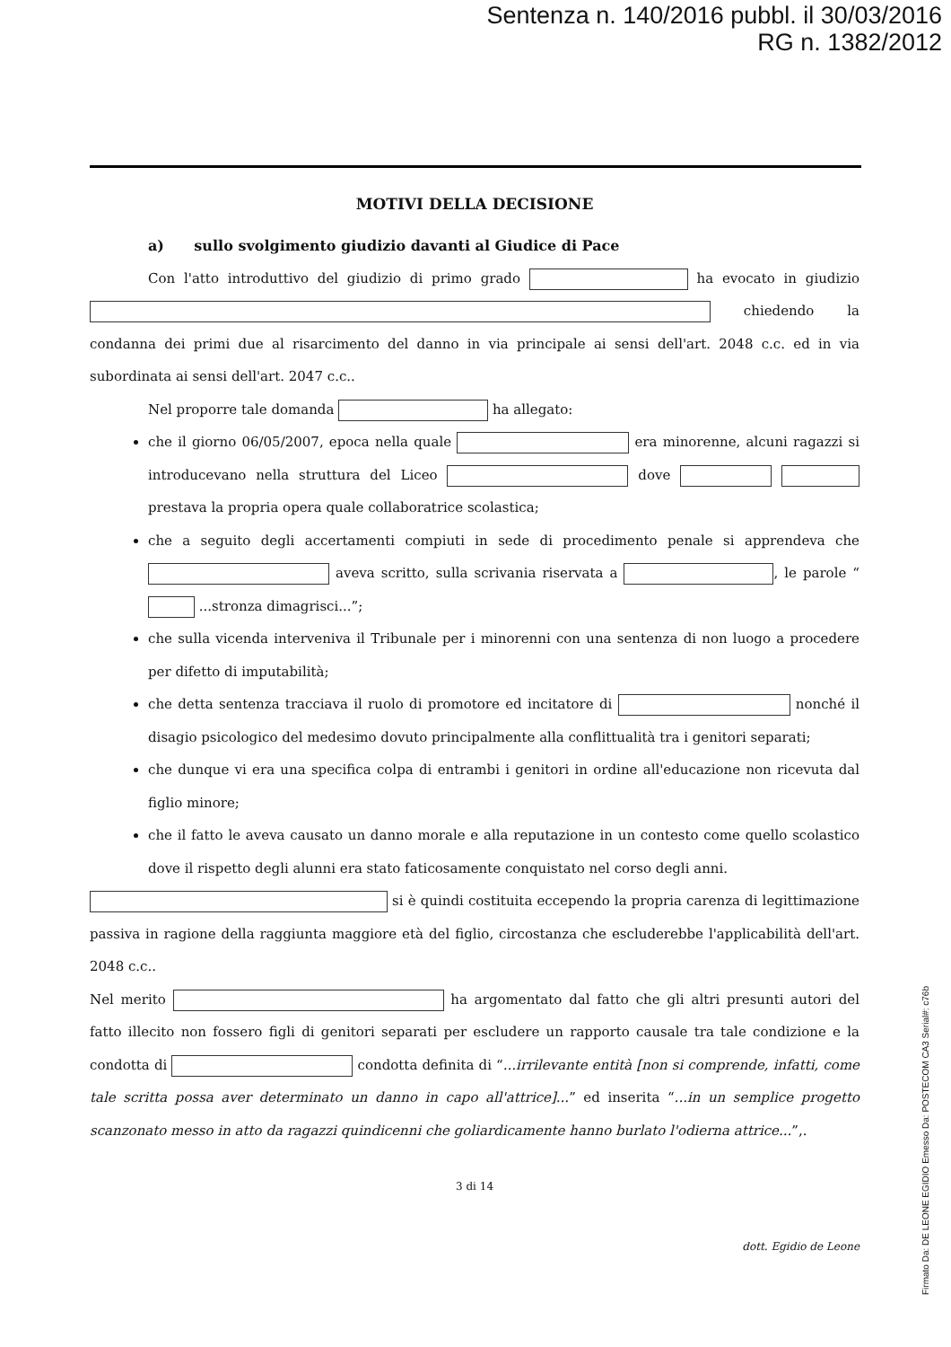Sentenza n. 140/2016 pubbl. il 30/03/2016
RG n. 1382/2012
MOTIVI DELLA DECISIONE
a) sullo svolgimento giudizio davanti al Giudice di Pace
Con l'atto introduttivo del giudizio di primo grado ha evocato in giudizio chiedendo la condanna dei primi due al risarcimento del danno in via principale ai sensi dell'art. 2048 c.c. ed in via subordinata ai sensi dell'art. 2047 c.c..
Nel proporre tale domanda ha allegato:
che il giorno 06/05/2007, epoca nella quale era minorenne, alcuni ragazzi si introducevano nella struttura del Liceo dove prestava la propria opera quale collaboratrice scolastica;
che a seguito degli accertamenti compiuti in sede di procedimento penale si apprendeva che aveva scritto, sulla scrivania riservata a , le parole “ ...stronza dimagrisci...”;
che sulla vicenda interveniva il Tribunale per i minorenni con una sentenza di non luogo a procedere per difetto di imputabilità;
che detta sentenza tracciava il ruolo di promotore ed incitatore di nonché il disagio psicologico del medesimo dovuto principalmente alla conflittualità tra i genitori separati;
che dunque vi era una specifica colpa di entrambi i genitori in ordine all'educazione non ricevuta dal figlio minore;
che il fatto le aveva causato un danno morale e alla reputazione in un contesto come quello scolastico dove il rispetto degli alunni era stato faticosamente conquistato nel corso degli anni.
si è quindi costituita eccependo la propria carenza di legittimazione passiva in ragione della raggiunta maggiore età del figlio, circostanza che escluderebbe l'applicabilità dell'art. 2048 c.c..
Nel merito ha argomentato dal fatto che gli altri presunti autori del fatto illecito non fossero figli di genitori separati per escludere un rapporto causale tra tale condizione e la condotta di condotta definita di “...irrilevante entità [non si comprende, infatti, come tale scritta possa aver determinato un danno in capo all'attrice]...” ed inserita “...in un semplice progetto scanzonato messo in atto da ragazzi quindicenni che goliardicamente hanno burlato l'odierna attrice...”,.
3 di 14
dott. Egidio de Leone
Firmato Da: DE LEONE EGIDIO Emesso Da: POSTECOM CA3 Serial#: c76b